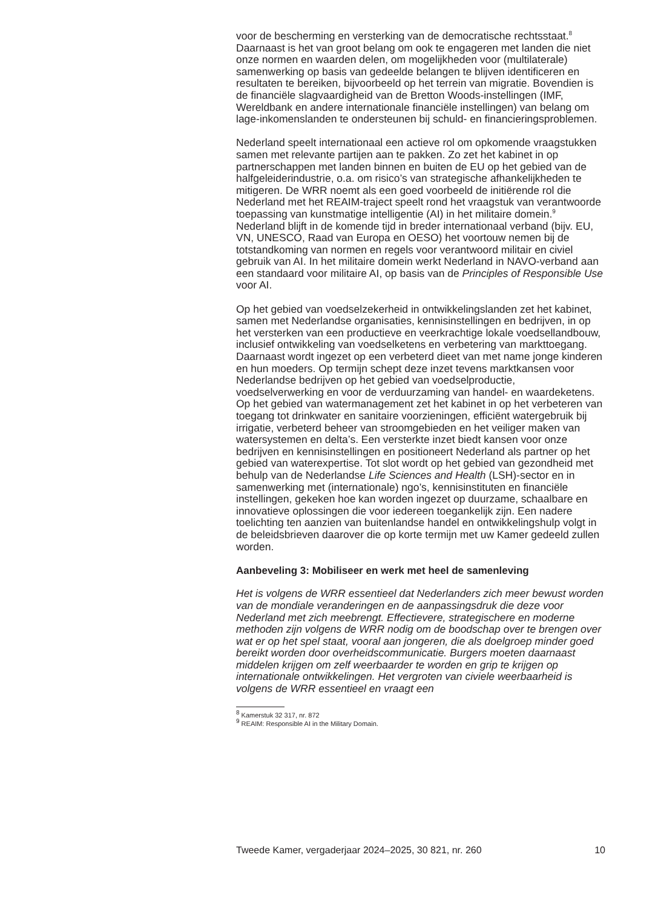voor de bescherming en versterking van de democratische rechtsstaat.<sup>8</sup> Daarnaast is het van groot belang om ook te engageren met landen die niet onze normen en waarden delen, om mogelijkheden voor (multilaterale) samenwerking op basis van gedeelde belangen te blijven identificeren en resultaten te bereiken, bijvoorbeeld op het terrein van migratie. Bovendien is de financiële slagvaardigheid van de Bretton Woods-instellingen (IMF, Wereldbank en andere internationale financiële instellingen) van belang om lage-inkomenslanden te ondersteunen bij schuld- en financieringsproblemen.
Nederland speelt internationaal een actieve rol om opkomende vraagstukken samen met relevante partijen aan te pakken. Zo zet het kabinet in op partnerschappen met landen binnen en buiten de EU op het gebied van de halfgeleiderindustrie, o.a. om risico’s van strategische afhankelijkheden te mitigeren. De WRR noemt als een goed voorbeeld de initiërende rol die Nederland met het REAIM-traject speelt rond het vraagstuk van verantwoorde toepassing van kunstmatige intelligentie (AI) in het militaire domein.<sup>9</sup> Nederland blijft in de komende tijd in breder internationaal verband (bijv. EU, VN, UNESCO, Raad van Europa en OESO) het voortouw nemen bij de totstandkoming van normen en regels voor verantwoord militair en civiel gebruik van AI. In het militaire domein werkt Nederland in NAVO-verband aan een standaard voor militaire AI, op basis van de Principles of Responsible Use voor AI.
Op het gebied van voedselzekerheid in ontwikkelingslanden zet het kabinet, samen met Nederlandse organisaties, kennisinstellingen en bedrijven, in op het versterken van een productieve en veerkrachtige lokale voedsellandbouw, inclusief ontwikkeling van voedselketens en verbetering van markttoegang. Daarnaast wordt ingezet op een verbeterd dieet van met name jonge kinderen en hun moeders. Op termijn schept deze inzet tevens marktkansen voor Nederlandse bedrijven op het gebied van voedselproductie, voedselverwerking en voor de verduurzaming van handel- en waardeketens. Op het gebied van watermanagement zet het kabinet in op het verbeteren van toegang tot drinkwater en sanitaire voorzieningen, efficiënt watergebruik bij irrigatie, verbeterd beheer van stroomgebieden en het veiliger maken van watersystemen en delta’s. Een versterkte inzet biedt kansen voor onze bedrijven en kennisinstellingen en positioneert Nederland als partner op het gebied van waterexpertise. Tot slot wordt op het gebied van gezondheid met behulp van de Nederlandse Life Sciences and Health (LSH)-sector en in samenwerking met (internationale) ngo’s, kennisinstituten en financiële instellingen, gekeken hoe kan worden ingezet op duurzame, schaalbare en innovatieve oplossingen die voor iedereen toegankelijk zijn. Een nadere toelichting ten aanzien van buitenlandse handel en ontwikkelingshulp volgt in de beleidsbrieven daarover die op korte termijn met uw Kamer gedeeld zullen worden.
Aanbeveling 3: Mobiliseer en werk met heel de samenleving
Het is volgens de WRR essentieel dat Nederlanders zich meer bewust worden van de mondiale veranderingen en de aanpassingsdruk die deze voor Nederland met zich meebrengt. Effectievere, strategischere en moderne methoden zijn volgens de WRR nodig om de boodschap over te brengen over wat er op het spel staat, vooral aan jongeren, die als doelgroep minder goed bereikt worden door overheidscommunicatie. Burgers moeten daarnaast middelen krijgen om zelf weerbaarder te worden en grip te krijgen op internationale ontwikkelingen. Het vergroten van civiele weerbaarheid is volgens de WRR essentieel en vraagt een
<sup>8</sup> Kamerstuk 32 317, nr. 872
<sup>9</sup> REAIM: Responsible AI in the Military Domain.
Tweede Kamer, vergaderjaar 2024–2025, 30 821, nr. 260 10